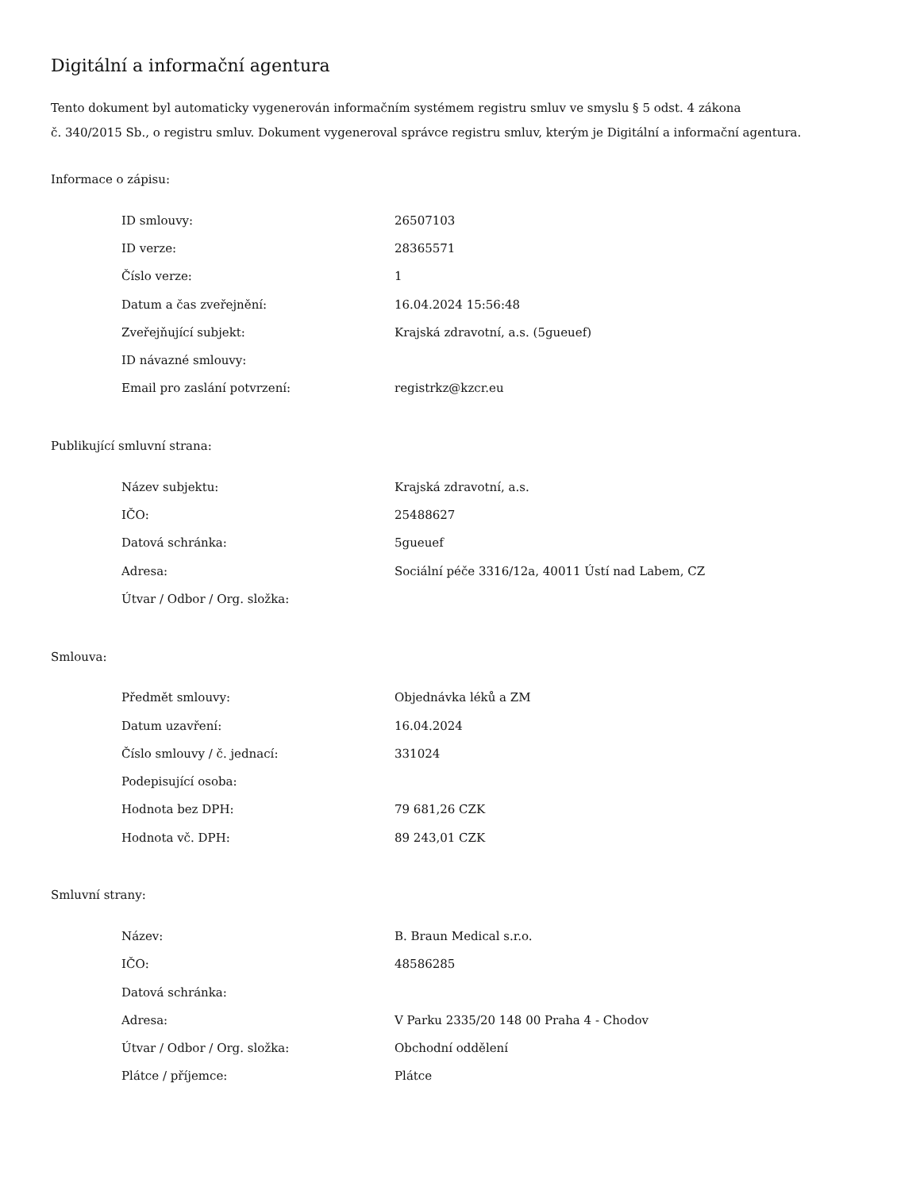Digitální a informační agentura
Tento dokument byl automaticky vygenerován informačním systémem registru smluv ve smyslu § 5 odst. 4 zákona
č. 340/2015 Sb., o registru smluv. Dokument vygeneroval správce registru smluv, kterým je Digitální a informační agentura.
Informace o zápisu:
| ID smlouvy: | 26507103 |
| ID verze: | 28365571 |
| Číslo verze: | 1 |
| Datum a čas zveřejnění: | 16.04.2024 15:56:48 |
| Zveřejňující subjekt: | Krajská zdravotní, a.s. (5gueuef) |
| ID návazné smlouvy: | |
| Email pro zaslání potvrzení: | registrkz@kzcr.eu |
Publikující smluvní strana:
| Název subjektu: | Krajská zdravotní, a.s. |
| IČO: | 25488627 |
| Datová schránka: | 5gueuef |
| Adresa: | Sociální péče 3316/12a, 40011 Ústí nad Labem, CZ |
| Útvar / Odbor / Org. složka: | |
Smlouva:
| Předmět smlouvy: | Objednávka léků a ZM |
| Datum uzavření: | 16.04.2024 |
| Číslo smlouvy / č. jednací: | 331024 |
| Podepisující osoba: | |
| Hodnota bez DPH: | 79 681,26 CZK |
| Hodnota vč. DPH: | 89 243,01 CZK |
Smluvní strany:
| Název: | B. Braun Medical s.r.o. |
| IČO: | 48586285 |
| Datová schránka: | |
| Adresa: | V Parku 2335/20 148 00 Praha 4 - Chodov |
| Útvar / Odbor / Org. složka: | Obchodní oddělení |
| Plátce / příjemce: | Plátce |